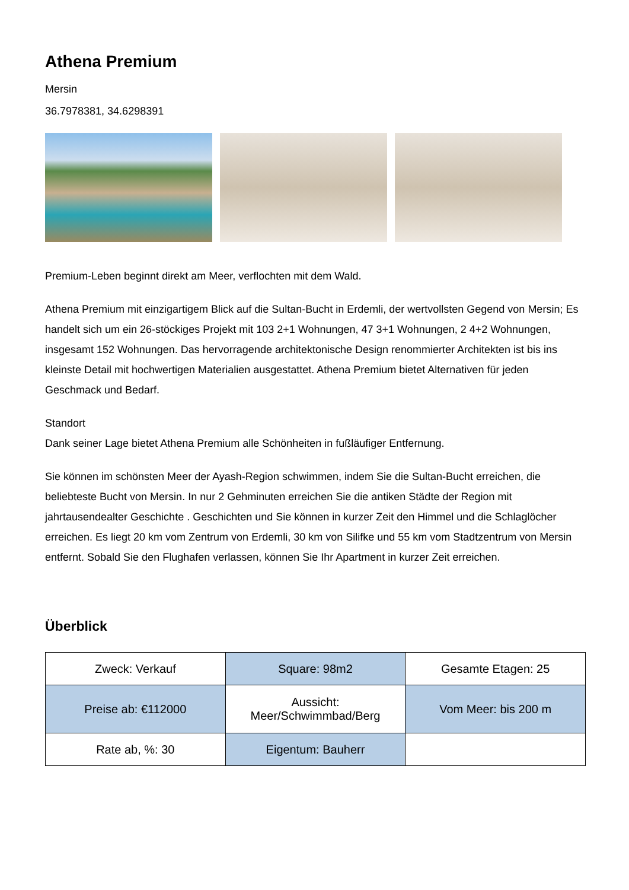Athena Premium
Mersin
36.7978381, 34.6298391
Premium-Leben beginnt direkt am Meer, verflochten mit dem Wald.
Athena Premium mit einzigartigem Blick auf die Sultan-Bucht in Erdemli, der wertvollsten Gegend von Mersin; Es handelt sich um ein 26-stöckiges Projekt mit 103 2+1 Wohnungen, 47 3+1 Wohnungen, 2 4+2 Wohnungen, insgesamt 152 Wohnungen. Das hervorragende architektonische Design renommierter Architekten ist bis ins kleinste Detail mit hochwertigen Materialien ausgestattet. Athena Premium bietet Alternativen für jeden Geschmack und Bedarf.
Standort
Dank seiner Lage bietet Athena Premium alle Schönheiten in fußläufiger Entfernung.
Sie können im schönsten Meer der Ayash-Region schwimmen, indem Sie die Sultan-Bucht erreichen, die beliebteste Bucht von Mersin. In nur 2 Gehminuten erreichen Sie die antiken Städte der Region mit jahrtausendealter Geschichte . Geschichten und Sie können in kurzer Zeit den Himmel und die Schlaglöcher erreichen. Es liegt 20 km vom Zentrum von Erdemli, 30 km von Silifke und 55 km vom Stadtzentrum von Mersin entfernt. Sobald Sie den Flughafen verlassen, können Sie Ihr Apartment in kurzer Zeit erreichen.
Überblick
| Zweck: Verkauf | Square: 98m2 | Gesamte Etagen: 25 |
| Preise ab: €112000 | Aussicht: Meer/Schwimmbad/Berg | Vom Meer: bis 200 m |
| Rate ab, %: 30 | Eigentum: Bauherr | |